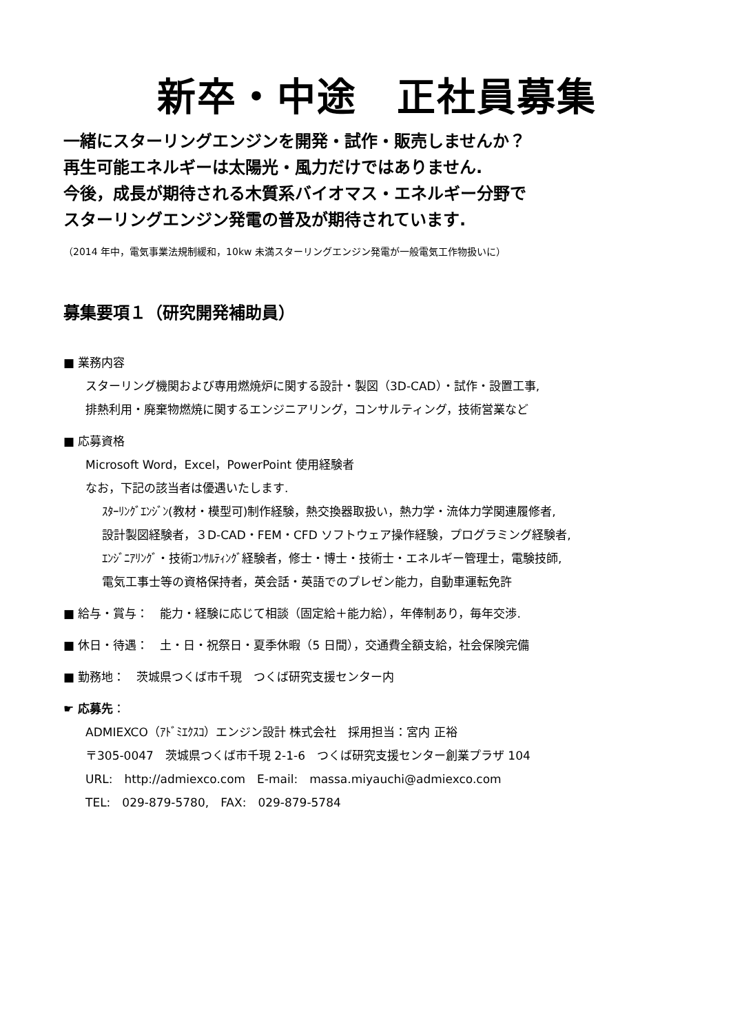新卒・中途　正社員募集
一緒にスターリングエンジンを開発・試作・販売しませんか？
再生可能エネルギーは太陽光・風力だけではありません.
今後，成長が期待される木質系バイオマス・エネルギー分野で
スターリングエンジン発電の普及が期待されています.
（2014 年中，電気事業法規制緩和，10kw 未満スターリングエンジン発電が一般電気工作物扱いに）
募集要項１（研究開発補助員）
■ 業務内容
スターリング機関および専用燃焼炉に関する設計・製図（3D-CAD）・試作・設置工事,
排熱利用・廃棄物燃焼に関するエンジニアリング，コンサルティング，技術営業など
■ 応募資格
Microsoft Word，Excel，PowerPoint 使用経験者
なお，下記の該当者は優遇いたします.
ｽﾀｰﾘﾝｸﾞｴﾝｼﾞﾝ(教材・模型可)制作経験，熱交換器取扱い，熱力学・流体力学関連履修者,
設計製図経験者，３D-CAD・FEM・CFD ソフトウェア操作経験，プログラミング経験者,
ｴﾝｼﾞﾆｱﾘﾝｸﾞ・技術ｺﾝｻﾙﾃｨﾝｸﾞ経験者，修士・博士・技術士・エネルギー管理士，電験技師,
電気工事士等の資格保持者，英会話・英語でのプレゼン能力，自動車運転免許
■ 給与・賞与：　能力・経験に応じて相談（固定給＋能力給），年俸制あり，毎年交渉.
■ 休日・待遇：　土・日・祝祭日・夏季休暇（5 日間），交通費全額支給，社会保険完備
■ 勤務地：　茨城県つくば市千現　つくば研究支援センター内
☛ 応募先：
ADMIEXCO（ｱﾄﾞﾐｴｸｽｺ）エンジン設計 株式会社　採用担当：宮内 正裕
〒305-0047　茨城県つくば市千現 2-1-6　つくば研究支援センター創業プラザ 104
URL:　http://admiexco.com　E-mail:　massa.miyauchi@admiexco.com
TEL:　029-879-5780,　FAX:　029-879-5784